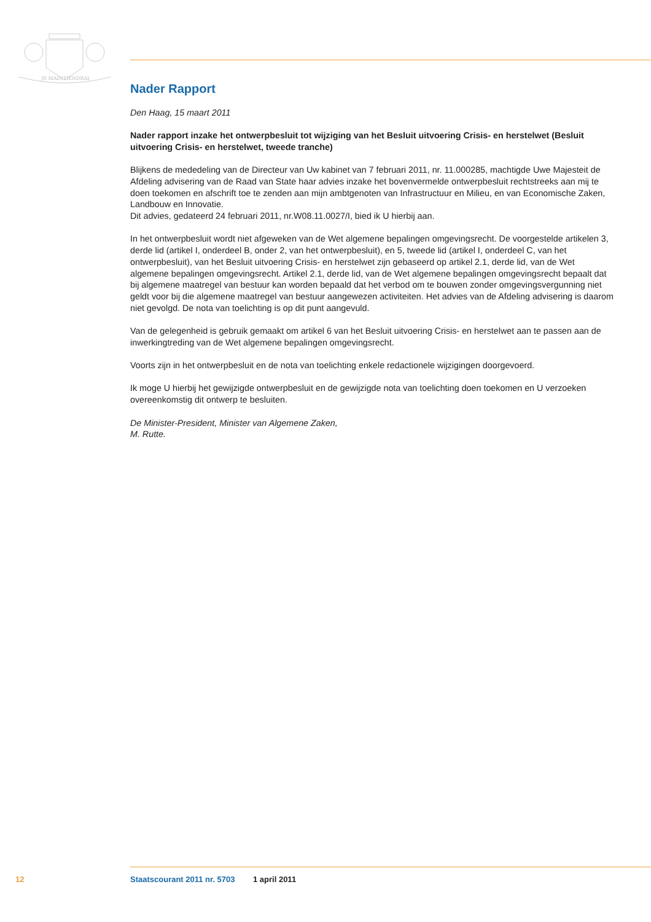JE MAINTIENDRAI
Nader Rapport
Den Haag, 15 maart 2011
Nader rapport inzake het ontwerpbesluit tot wijziging van het Besluit uitvoering Crisis- en herstelwet (Besluit uitvoering Crisis- en herstelwet, tweede tranche)
Blijkens de mededeling van de Directeur van Uw kabinet van 7 februari 2011, nr. 11.000285, machtigde Uwe Majesteit de Afdeling advisering van de Raad van State haar advies inzake het bovenvermelde ontwerpbesluit rechtstreeks aan mij te doen toekomen en afschrift toe te zenden aan mijn ambtgenoten van Infrastructuur en Milieu, en van Economische Zaken, Landbouw en Innovatie.
Dit advies, gedateerd 24 februari 2011, nr.W08.11.0027/I, bied ik U hierbij aan.
In het ontwerpbesluit wordt niet afgeweken van de Wet algemene bepalingen omgevingsrecht. De voorgestelde artikelen 3, derde lid (artikel I, onderdeel B, onder 2, van het ontwerpbesluit), en 5, tweede lid (artikel I, onderdeel C, van het ontwerpbesluit), van het Besluit uitvoering Crisis- en herstelwet zijn gebaseerd op artikel 2.1, derde lid, van de Wet algemene bepalingen omgevingsrecht. Artikel 2.1, derde lid, van de Wet algemene bepalingen omgevingsrecht bepaalt dat bij algemene maatregel van bestuur kan worden bepaald dat het verbod om te bouwen zonder omgevingsvergunning niet geldt voor bij die algemene maatregel van bestuur aangewezen activiteiten. Het advies van de Afdeling advisering is daarom niet gevolgd. De nota van toelichting is op dit punt aangevuld.
Van de gelegenheid is gebruik gemaakt om artikel 6 van het Besluit uitvoering Crisis- en herstelwet aan te passen aan de inwerkingtreding van de Wet algemene bepalingen omgevingsrecht.
Voorts zijn in het ontwerpbesluit en de nota van toelichting enkele redactionele wijzigingen doorgevoerd.
Ik moge U hierbij het gewijzigde ontwerpbesluit en de gewijzigde nota van toelichting doen toekomen en U verzoeken overeenkomstig dit ontwerp te besluiten.
De Minister-President, Minister van Algemene Zaken,
M. Rutte.
12 Staatscourant 2011 nr. 5703 1 april 2011